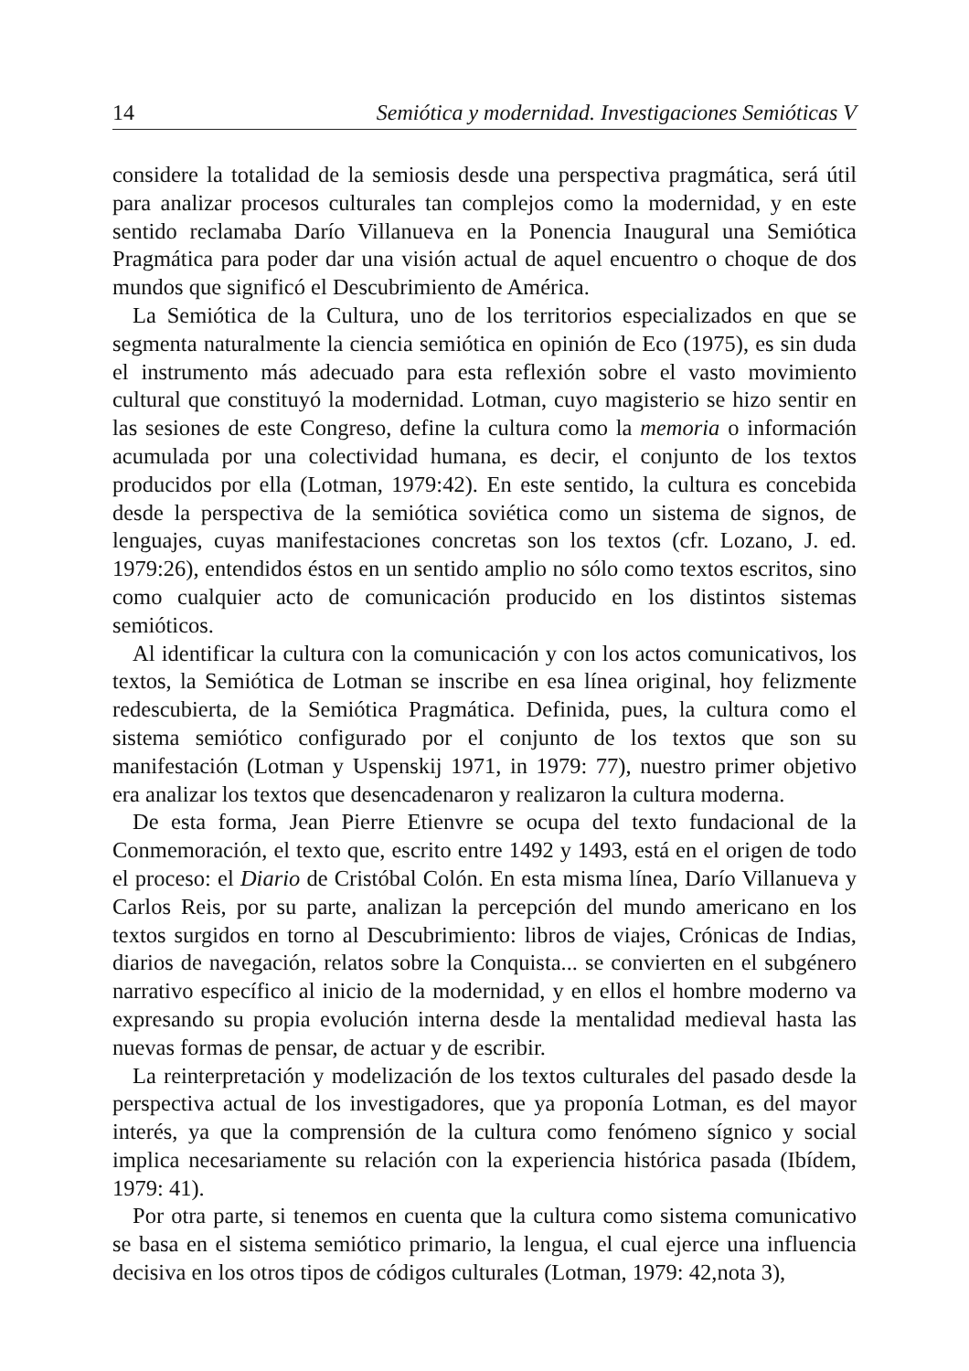14 Semiótica y modernidad. Investigaciones Semióticas V
considere la totalidad de la semiosis desde una perspectiva pragmática, será útil para analizar procesos culturales tan complejos como la modernidad, y en este sentido reclamaba Darío Villanueva en la Ponencia Inaugural una Semiótica Pragmática para poder dar una visión actual de aquel encuentro o choque de dos mundos que significó el Descubrimiento de América.
La Semiótica de la Cultura, uno de los territorios especializados en que se segmenta naturalmente la ciencia semiótica en opinión de Eco (1975), es sin duda el instrumento más adecuado para esta reflexión sobre el vasto movimiento cultural que constituyó la modernidad. Lotman, cuyo magisterio se hizo sentir en las sesiones de este Congreso, define la cultura como la memoria o información acumulada por una colectividad humana, es decir, el conjunto de los textos producidos por ella (Lotman, 1979:42). En este sentido, la cultura es concebida desde la perspectiva de la semiótica soviética como un sistema de signos, de lenguajes, cuyas manifestaciones concretas son los textos (cfr. Lozano, J. ed. 1979:26), entendidos éstos en un sentido amplio no sólo como textos escritos, sino como cualquier acto de comunicación producido en los distintos sistemas semióticos.
Al identificar la cultura con la comunicación y con los actos comunicativos, los textos, la Semiótica de Lotman se inscribe en esa línea original, hoy felizmente redescubierta, de la Semiótica Pragmática. Definida, pues, la cultura como el sistema semiótico configurado por el conjunto de los textos que son su manifestación (Lotman y Uspenskij 1971, in 1979: 77), nuestro primer objetivo era analizar los textos que desencadenaron y realizaron la cultura moderna.
De esta forma, Jean Pierre Etienvre se ocupa del texto fundacional de la Conmemoración, el texto que, escrito entre 1492 y 1493, está en el origen de todo el proceso: el Diario de Cristóbal Colón. En esta misma línea, Darío Villanueva y Carlos Reis, por su parte, analizan la percepción del mundo americano en los textos surgidos en torno al Descubrimiento: libros de viajes, Crónicas de Indias, diarios de navegación, relatos sobre la Conquista... se convierten en el subgénero narrativo específico al inicio de la modernidad, y en ellos el hombre moderno va expresando su propia evolución interna desde la mentalidad medieval hasta las nuevas formas de pensar, de actuar y de escribir.
La reinterpretación y modelización de los textos culturales del pasado desde la perspectiva actual de los investigadores, que ya proponía Lotman, es del mayor interés, ya que la comprensión de la cultura como fenómeno sígnico y social implica necesariamente su relación con la experiencia histórica pasada (Ibídem, 1979: 41).
Por otra parte, si tenemos en cuenta que la cultura como sistema comunicativo se basa en el sistema semiótico primario, la lengua, el cual ejerce una influencia decisiva en los otros tipos de códigos culturales (Lotman, 1979: 42,nota 3),